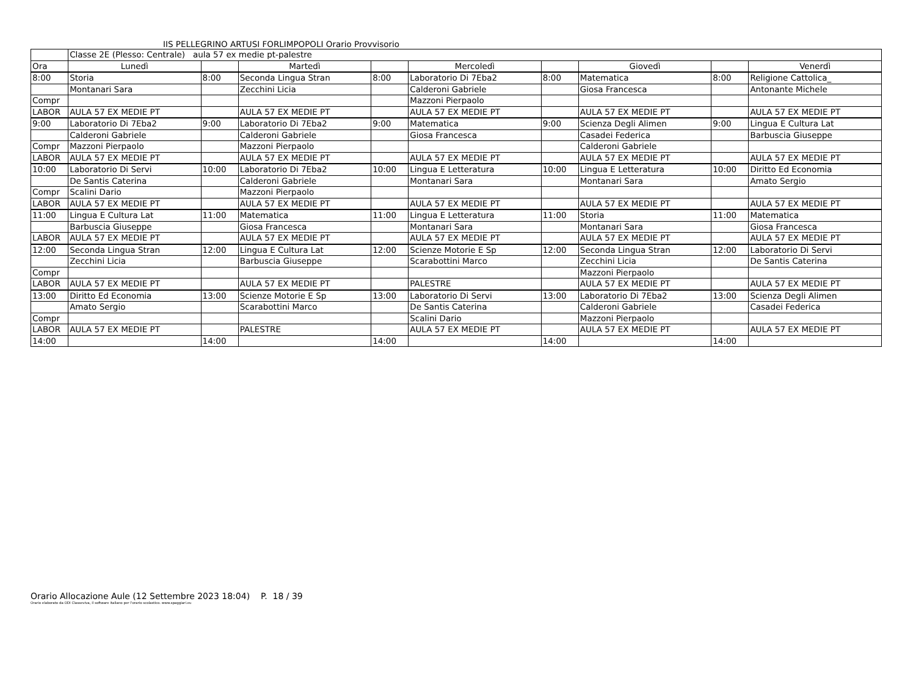IIS PELLEGRINO ARTUSI FORLIMPOPOLI Orario Provvisorio
| | Classe 2E (Plesso: Centrale) aula 57 ex medie pt-palestre | | | | | | | | |
| Ora | Lunedì | | Martedì | | Mercoledì | | Giovedì | | Venerdì |
| 8:00 | Storia | 8:00 | Seconda Lingua Stran | 8:00 | Laboratorio Di 7Eba2 | 8:00 | Matematica | 8:00 | Religione Cattolica_ |
| | Montanari Sara | | Zecchini Licia | | Calderoni Gabriele | | Giosa Francesca | | Antonante Michele |
| Compr | | | | | Mazzoni Pierpaolo | | | | |
| LABOR | AULA 57 EX MEDIE PT | | AULA 57 EX MEDIE PT | | AULA 57 EX MEDIE PT | | AULA 57 EX MEDIE PT | | AULA 57 EX MEDIE PT |
| 9:00 | Laboratorio Di 7Eba2 | 9:00 | Laboratorio Di 7Eba2 | 9:00 | Matematica | 9:00 | Scienza Degli Alimen | 9:00 | Lingua E Cultura Lat |
| | Calderoni Gabriele | | Calderoni Gabriele | | Giosa Francesca | | Casadei Federica | | Barbuscia Giuseppe |
| Compr | Mazzoni Pierpaolo | | Mazzoni Pierpaolo | | | | Calderoni Gabriele | | |
| LABOR | AULA 57 EX MEDIE PT | | AULA 57 EX MEDIE PT | | AULA 57 EX MEDIE PT | | AULA 57 EX MEDIE PT | | AULA 57 EX MEDIE PT |
| 10:00 | Laboratorio Di Servi | 10:00 | Laboratorio Di 7Eba2 | 10:00 | Lingua E Letteratura | 10:00 | Lingua E Letteratura | 10:00 | Diritto Ed Economia |
| | De Santis Caterina | | Calderoni Gabriele | | Montanari Sara | | Montanari Sara | | Amato Sergio |
| Compr | Scalini Dario | | Mazzoni Pierpaolo | | | | | | |
| LABOR | AULA 57 EX MEDIE PT | | AULA 57 EX MEDIE PT | | AULA 57 EX MEDIE PT | | AULA 57 EX MEDIE PT | | AULA 57 EX MEDIE PT |
| 11:00 | Lingua E Cultura Lat | 11:00 | Matematica | 11:00 | Lingua E Letteratura | 11:00 | Storia | 11:00 | Matematica |
| | Barbuscia Giuseppe | | Giosa Francesca | | Montanari Sara | | Montanari Sara | | Giosa Francesca |
| LABOR | AULA 57 EX MEDIE PT | | AULA 57 EX MEDIE PT | | AULA 57 EX MEDIE PT | | AULA 57 EX MEDIE PT | | AULA 57 EX MEDIE PT |
| 12:00 | Seconda Lingua Stran | 12:00 | Lingua E Cultura Lat | 12:00 | Scienze Motorie E Sp | 12:00 | Seconda Lingua Stran | 12:00 | Laboratorio Di Servi |
| | Zecchini Licia | | Barbuscia Giuseppe | | Scarabottini Marco | | Zecchini Licia | | De Santis Caterina |
| Compr | | | | | | | Mazzoni Pierpaolo | | |
| LABOR | AULA 57 EX MEDIE PT | | AULA 57 EX MEDIE PT | | PALESTRE | | AULA 57 EX MEDIE PT | | AULA 57 EX MEDIE PT |
| 13:00 | Diritto Ed Economia | 13:00 | Scienze Motorie E Sp | 13:00 | Laboratorio Di Servi | 13:00 | Laboratorio Di 7Eba2 | 13:00 | Scienza Degli Alimen |
| | Amato Sergio | | Scarabottini Marco | | De Santis Caterina | | Calderoni Gabriele | | Casadei Federica |
| Compr | | | | | Scalini Dario | | Mazzoni Pierpaolo | | |
| LABOR | AULA 57 EX MEDIE PT | | PALESTRE | | AULA 57 EX MEDIE PT | | AULA 57 EX MEDIE PT | | AULA 57 EX MEDIE PT |
| 14:00 | | 14:00 | | 14:00 | | 14:00 | | 14:00 | |
Orario Allocazione Aule (12 Settembre 2023 18:04) P. 18 / 39
Orario elaborato da ODI Classeviva, il software italiano per l'orario scolastico. www.spaggiari.eu